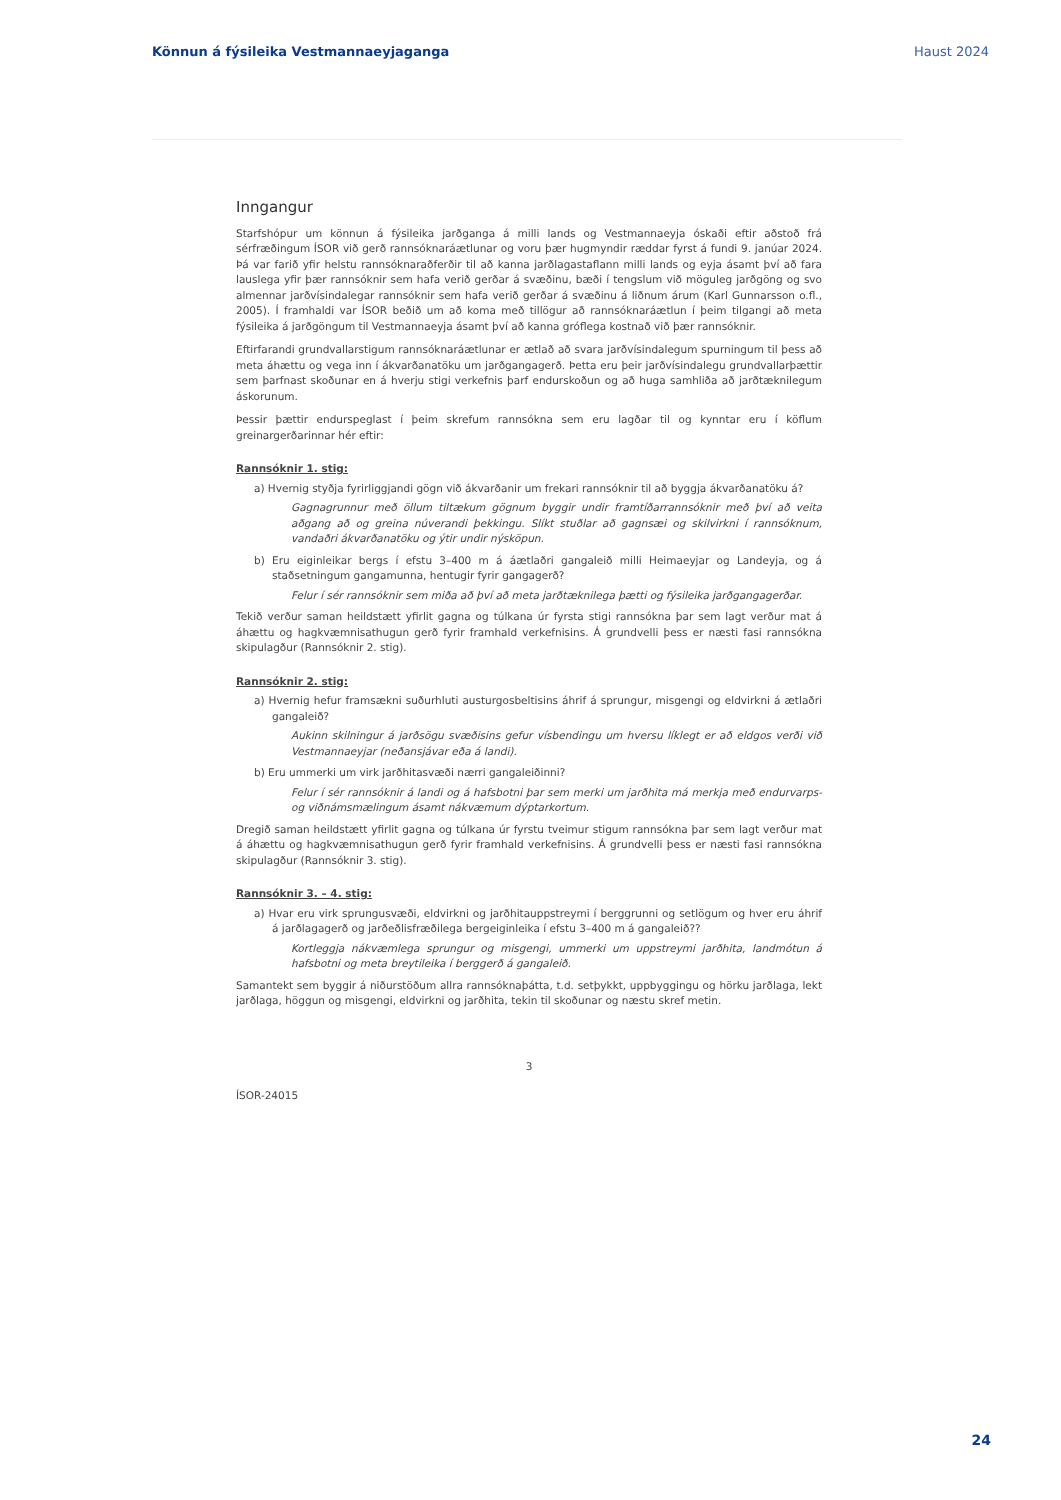Könnun á fýsileika Vestmannaeyjaganga Haust 2024
Inngangur
Starfshópur um könnun á fýsileika jarðganga á milli lands og Vestmannaeyja óskaði eftir aðstoð frá sérfræðingum ÍSOR við gerð rannsóknaráætlunar og voru þær hugmyndir ræddar fyrst á fundi 9. janúar 2024. Þá var farið yfir helstu rannsóknaraðferðir til að kanna jarðlagastaflann milli lands og eyja ásamt því að fara lauslega yfir þær rannsóknir sem hafa verið gerðar á svæðinu, bæði í tengslum við möguleg jarðgöng og svo almennar jarðvísindalegar rannsóknir sem hafa verið gerðar á svæðinu á liðnum árum (Karl Gunnarsson o.fl., 2005). Í framhaldi var ÍSOR beðið um að koma með tillögur að rannsóknaráætlun í þeim tilgangi að meta fýsileika á jarðgöngum til Vestmannaeyja ásamt því að kanna gróflega kostnað við þær rannsóknir.
Eftirfarandi grundvallarstigum rannsóknaráætlunar er ætlað að svara jarðvísindalegum spurningum til þess að meta áhættu og vega inn í ákvarðanatöku um jarðgangagerð. Þetta eru þeir jarðvísindalegu grundvallarþættir sem þarfnast skoðunar en á hverju stigi verkefnis þarf endurskoðun og að huga samhliða að jarðtæknilegum áskorunum.
Þessir þættir endurspeglast í þeim skrefum rannsókna sem eru lagðar til og kynntar eru í köflum greinargerðarinnar hér eftir:
Rannsóknir 1. stig:
a) Hvernig styðja fyrirliggjandi gögn við ákvarðanir um frekari rannsóknir til að byggja ákvarðanatöku á?
Gagnagrunnur með öllum tiltækum gögnum byggir undir framtíðarrannsóknir með því að veita aðgang að og greina núverandi þekkingu. Slíkt stuðlar að gagnsæi og skilvirkni í rannsóknum, vandaðri ákvarðanatöku og ýtir undir nýsköpun.
b) Eru eiginleikar bergs í efstu 3–400 m á áætlaðri gangaleið milli Heimaeyjar og Landeyja, og á staðsetningum gangamunna, hentugir fyrir gangagerð?
Felur í sér rannsóknir sem miða að því að meta jarðtæknilega þætti og fýsileika jarðgangagerðar.
Tekið verður saman heildstætt yfirlit gagna og túlkana úr fyrsta stigi rannsókna þar sem lagt verður mat á áhættu og hagkvæmnisathugun gerð fyrir framhald verkefnisins. Á grundvelli þess er næsti fasi rannsókna skipulagður (Rannsóknir 2. stig).
Rannsóknir 2. stig:
a) Hvernig hefur framsækni suðurhluti austurgosbeltisins áhrif á sprungur, misgengi og eldvirkni á ætlaðri gangaleið?
Aukinn skilningur á jarðsögu svæðisins gefur vísbendingu um hversu líklegt er að eldgos verði við Vestmannaeyjar (neðansjávar eða á landi).
b) Eru ummerki um virk jarðhitasvæði nærri gangaleiðinni?
Felur í sér rannsóknir á landi og á hafsbotni þar sem merki um jarðhita má merkja með endurvarps- og viðnámsmælingum ásamt nákvæmum dýptarkortum.
Dregið saman heildstætt yfirlit gagna og túlkana úr fyrstu tveimur stigum rannsókna þar sem lagt verður mat á áhættu og hagkvæmnisathugun gerð fyrir framhald verkefnisins. Á grundvelli þess er næsti fasi rannsókna skipulagður (Rannsóknir 3. stig).
Rannsóknir 3. – 4. stig:
a) Hvar eru virk sprungusvæði, eldvirkni og jarðhitauppstreymi í berggrunni og setlögum og hver eru áhrif á jarðlagagerð og jarðeðlisfræðilega bergeiginleika í efstu 3–400 m á gangaleið??
Kortleggja nákvæmlega sprungur og misgengi, ummerki um uppstreymi jarðhita, landmótun á hafsbotni og meta breytileika í berggerð á gangaleið.
Samantekt sem byggir á niðurstöðum allra rannsóknaþátta, t.d. setþykkt, uppbyggingu og hörku jarðlaga, lekt jarðlaga, höggun og misgengi, eldvirkni og jarðhita, tekin til skoðunar og næstu skref metin.
3
ÍSOR-24015
24